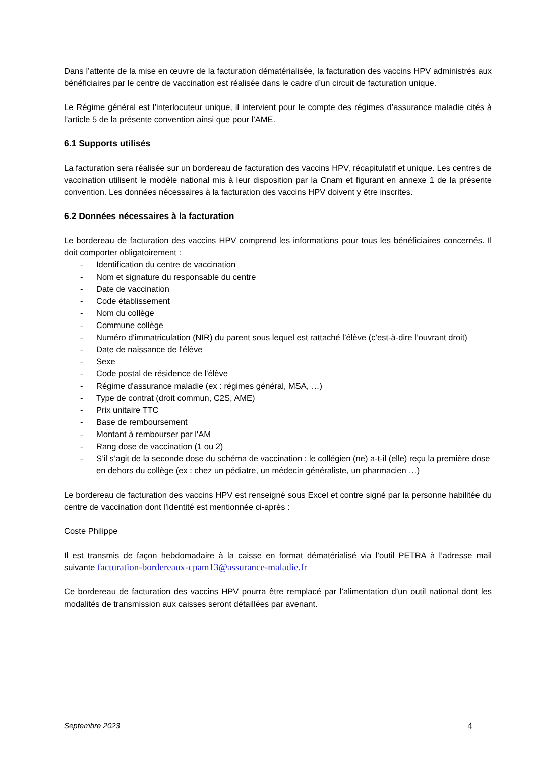Dans l’attente de la mise en œuvre de la facturation dématérialisée, la facturation des vaccins HPV administrés aux bénéficiaires par le centre de vaccination est réalisée dans le cadre d’un circuit de facturation unique.
Le Régime général est l’interlocuteur unique, il intervient pour le compte des régimes d’assurance maladie cités à l’article 5 de la présente convention ainsi que pour l’AME.
6.1 Supports utilisés
La facturation sera réalisée sur un bordereau de facturation des vaccins HPV, récapitulatif et unique. Les centres de vaccination utilisent le modèle national mis à leur disposition par la Cnam et figurant en annexe 1 de la présente convention. Les données nécessaires à la facturation des vaccins HPV doivent y être inscrites.
6.2 Données nécessaires à la facturation
Le bordereau de facturation des vaccins HPV comprend les informations pour tous les bénéficiaires concernés. Il doit comporter obligatoirement :
- Identification du centre de vaccination
- Nom et signature du responsable du centre
- Date de vaccination
- Code établissement
- Nom du collège
- Commune collège
- Numéro d'immatriculation (NIR) du parent sous lequel est rattaché l’élève (c’est-à-dire l’ouvrant droit)
- Date de naissance de l'élève
- Sexe
- Code postal de résidence de l'élève
- Régime d'assurance maladie (ex : régimes général, MSA, …)
- Type de contrat (droit commun, C2S, AME)
- Prix unitaire TTC
- Base de remboursement
- Montant à rembourser par l'AM
- Rang dose de vaccination (1 ou 2)
- S’il s’agit de la seconde dose du schéma de vaccination : le collégien (ne) a-t-il (elle) reçu la première dose en dehors du collège (ex : chez un pédiatre, un médecin généraliste, un pharmacien …)
Le bordereau de facturation des vaccins HPV est renseigné sous Excel et contre signé par la personne habilitée du centre de vaccination dont l’identité est mentionnée ci-après :
Coste Philippe
Il est transmis de façon hebdomadaire à la caisse en format dématérialisé via l’outil PETRA à l’adresse mail suivante facturation-bordereaux-cpam13@assurance-maladie.fr
Ce bordereau de facturation des vaccins HPV pourra être remplacé par l’alimentation d’un outil national dont les modalités de transmission aux caisses seront détaillées par avenant.
Septembre 2023 4